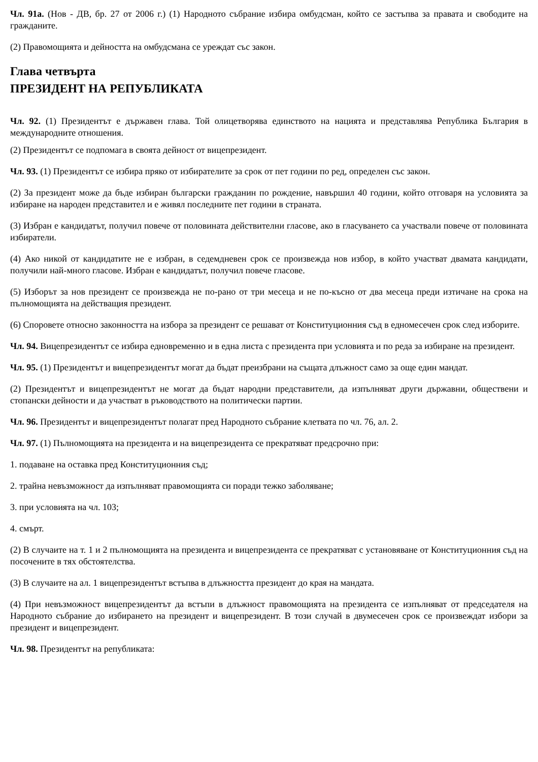Чл. 91а. (Нов - ДВ, бр. 27 от 2006 г.) (1) Народното събрание избира омбудсман, който се застъпва за правата и свободите на гражданите.
(2) Правомощията и дейността на омбудсмана се уреждат със закон.
Глава четвърта
ПРЕЗИДЕНТ НА РЕПУБЛИКАТА
Чл. 92. (1) Президентът е държавен глава. Той олицетворява единството на нацията и представлява Република България в международните отношения.
(2) Президентът се подпомага в своята дейност от вицепрезидент.
Чл. 93. (1) Президентът се избира пряко от избирателите за срок от пет години по ред, определен със закон.
(2) За президент може да бъде избиран български гражданин по рождение, навършил 40 години, който отговаря на условията за избиране на народен представител и е живял последните пет години в страната.
(3) Избран е кандидатът, получил повече от половината действителни гласове, ако в гласуването са участвали повече от половината избиратели.
(4) Ако никой от кандидатите не е избран, в седемдневен срок се произвежда нов избор, в който участват двамата кандидати, получили най-много гласове. Избран е кандидатът, получил повече гласове.
(5) Изборът за нов президент се произвежда не по-рано от три месеца и не по-късно от два месеца преди изтичане на срока на пълномощията на действащия президент.
(6) Споровете относно законността на избора за президент се решават от Конституционния съд в едномесечен срок след изборите.
Чл. 94. Вицепрезидентът се избира едновременно и в една листа с президента при условията и по реда за избиране на президент.
Чл. 95. (1) Президентът и вицепрезидентът могат да бъдат преизбрани на същата длъжност само за още един мандат.
(2) Президентът и вицепрезидентът не могат да бъдат народни представители, да изпълняват други държавни, обществени и стопански дейности и да участват в ръководството на политически партии.
Чл. 96. Президентът и вицепрезидентът полагат пред Народното събрание клетвата по чл. 76, ал. 2.
Чл. 97. (1) Пълномощията на президента и на вицепрезидента се прекратяват предсрочно при:
1. подаване на оставка пред Конституционния съд;
2. трайна невъзможност да изпълняват правомощията си поради тежко заболяване;
3. при условията на чл. 103;
4. смърт.
(2) В случаите на т. 1 и 2 пълномощията на президента и вицепрезидента се прекратяват с установяване от Конституционния съд на посочените в тях обстоятелства.
(3) В случаите на ал. 1 вицепрезидентът встъпва в длъжността президент до края на мандата.
(4) При невъзможност вицепрезидентът да встъпи в длъжност правомощията на президента се изпълняват от председателя на Народното събрание до избирането на президент и вицепрезидент. В този случай в двумесечен срок се произвеждат избори за президент и вицепрезидент.
Чл. 98. Президентът на републиката: